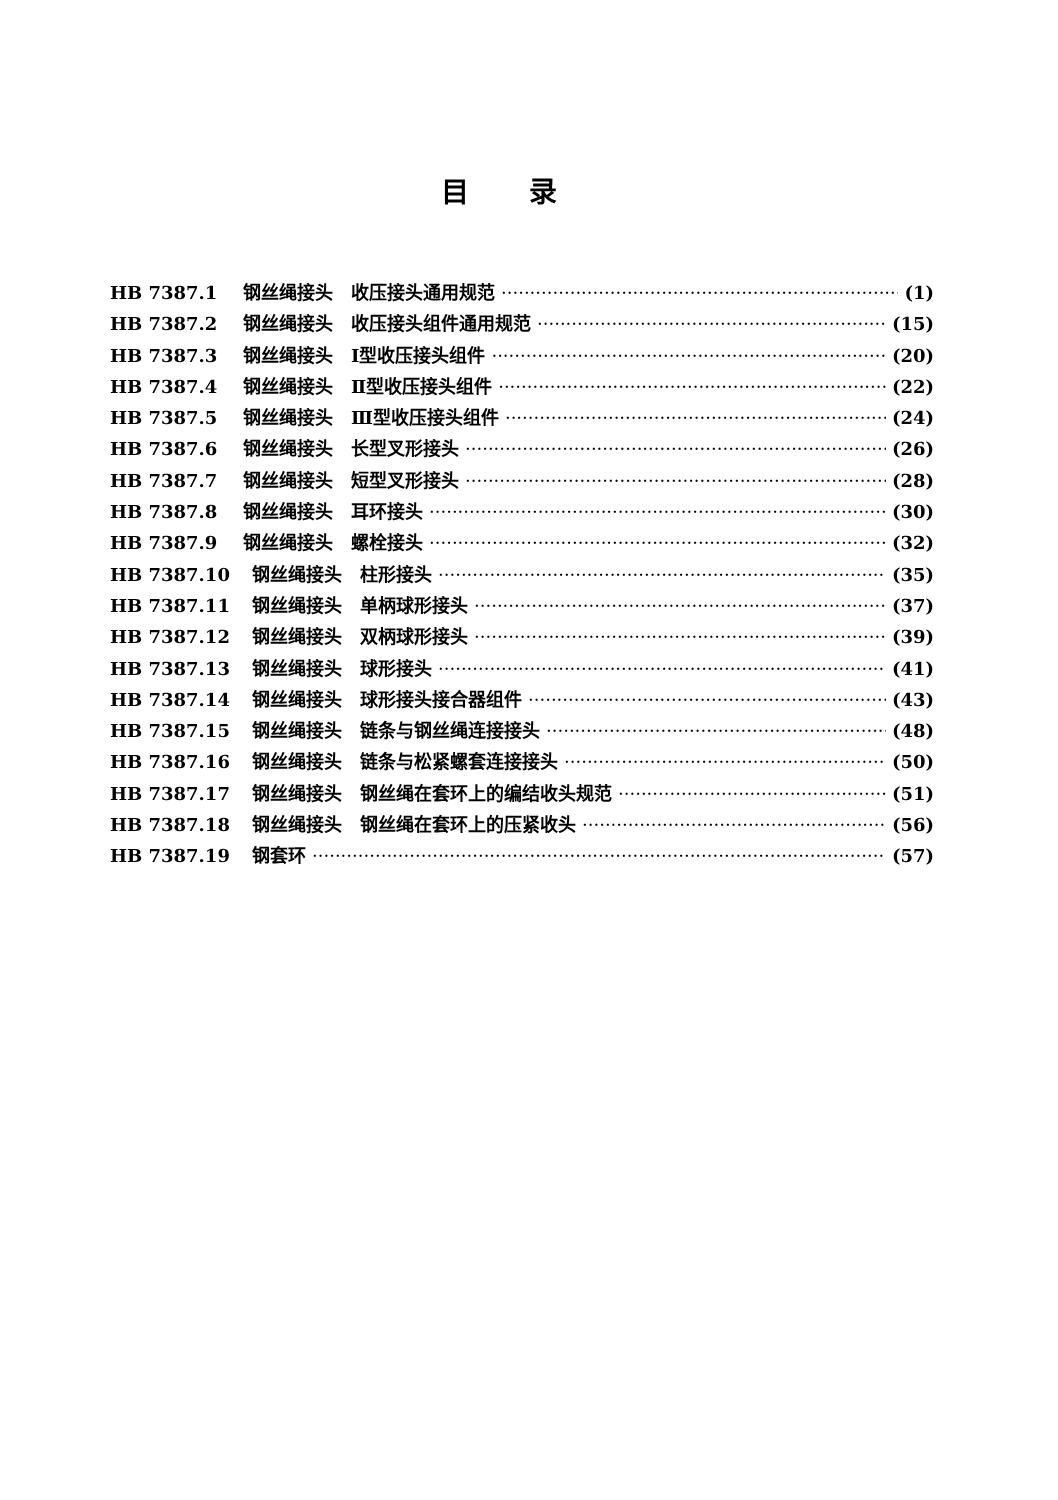目录
HB 7387.1 钢丝绳接头　收压接头通用规范 (1)
HB 7387.2 钢丝绳接头　收压接头组件通用规范 (15)
HB 7387.3 钢丝绳接头　Ⅰ型收压接头组件 (20)
HB 7387.4 钢丝绳接头　Ⅱ型收压接头组件 (22)
HB 7387.5 钢丝绳接头　Ⅲ型收压接头组件 (24)
HB 7387.6 钢丝绳接头　长型叉形接头 (26)
HB 7387.7 钢丝绳接头　短型叉形接头 (28)
HB 7387.8 钢丝绳接头　耳环接头 (30)
HB 7387.9 钢丝绳接头　螺栓接头 (32)
HB 7387.10 钢丝绳接头　柱形接头 (35)
HB 7387.11 钢丝绳接头　单柄球形接头 (37)
HB 7387.12 钢丝绳接头　双柄球形接头 (39)
HB 7387.13 钢丝绳接头　球形接头 (41)
HB 7387.14 钢丝绳接头　球形接头接合器组件 (43)
HB 7387.15 钢丝绳接头　链条与钢丝绳连接接头 (48)
HB 7387.16 钢丝绳接头　链条与松紧螺套连接接头 (50)
HB 7387.17 钢丝绳接头　钢丝绳在套环上的编结收头规范 (51)
HB 7387.18 钢丝绳接头　钢丝绳在套环上的压紧收头 (56)
HB 7387.19 钢套环 (57)